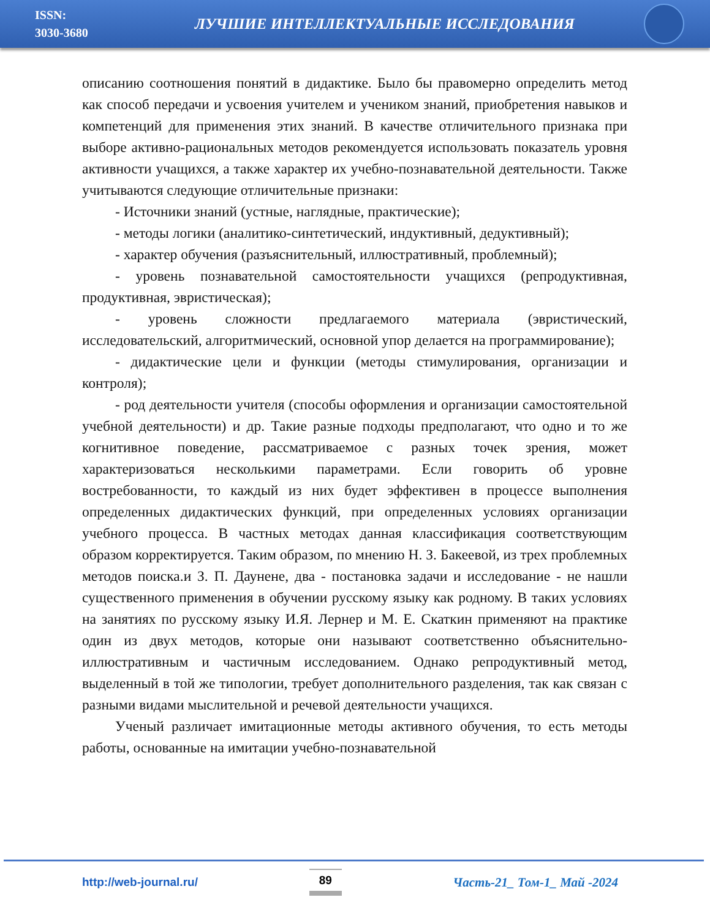ISSN:
3030-3680
ЛУЧШИЕ ИНТЕЛЛЕКТУАЛЬНЫЕ ИССЛЕДОВАНИЯ
описанию соотношения понятий в дидактике. Было бы правомерно определить метод как способ передачи и усвоения учителем и учеником знаний, приобретения навыков и компетенций для применения этих знаний. В качестве отличительного признака при выборе активно-рациональных методов рекомендуется использовать показатель уровня активности учащихся, а также характер их учебно-познавательной деятельности. Также учитываются следующие отличительные признаки:
- Источники знаний (устные, наглядные, практические);
- методы логики (аналитико-синтетический, индуктивный, дедуктивный);
- характер обучения (разъяснительный, иллюстративный, проблемный);
- уровень познавательной самостоятельности учащихся (репродуктивная, продуктивная, эвристическая);
- уровень сложности предлагаемого материала (эвристический, исследовательский, алгоритмический, основной упор делается на программирование);
- дидактические цели и функции (методы стимулирования, организации и контроля);
- род деятельности учителя (способы оформления и организации самостоятельной учебной деятельности) и др. Такие разные подходы предполагают, что одно и то же когнитивное поведение, рассматриваемое с разных точек зрения, может характеризоваться несколькими параметрами. Если говорить об уровне востребованности, то каждый из них будет эффективен в процессе выполнения определенных дидактических функций, при определенных условиях организации учебного процесса. В частных методах данная классификация соответствующим образом корректируется. Таким образом, по мнению Н. З. Бакеевой, из трех проблемных методов поиска.и З. П. Даунене, два - постановка задачи и исследование - не нашли существенного применения в обучении русскому языку как родному. В таких условиях на занятиях по русскому языку И.Я. Лернер и М. Е. Скаткин применяют на практике один из двух методов, которые они называют соответственно объяснительно-иллюстративным и частичным исследованием. Однако репродуктивный метод, выделенный в той же типологии, требует дополнительного разделения, так как связан с разными видами мыслительной и речевой деятельности учащихся.
Ученый различает имитационные методы активного обучения, то есть методы работы, основанные на имитации учебно-познавательной
http://web-journal.ru/ 89 Часть-21_ Том-1_ Май -2024